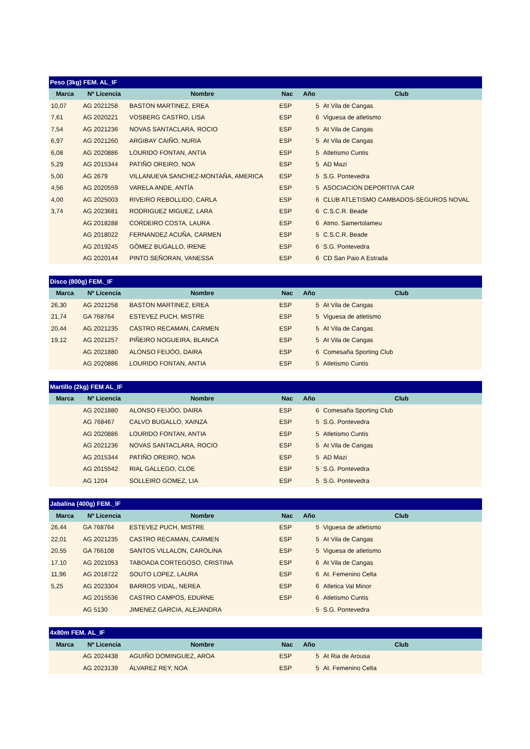| Peso (3kg) FEM. AL_IF | | | | | |
| --- | --- | --- | --- | --- | --- |
| Marca | Nº Licencia | Nombre | Nac | Año | Club |
| 10,07 | AG 2021258 | BASTON MARTINEZ, EREA | ESP | 5 | At Vila de Cangas |
| 7,61 | AG 2020221 | VOSBERG CASTRO, LISA | ESP | 6 | Viguesa de atletismo |
| 7,54 | AG 2021236 | NOVAS SANTACLARA, ROCIO | ESP | 5 | At Vila de Cangas |
| 6,97 | AG 2021260 | ARGIBAY CAIÑO, NURIA | ESP | 5 | At Vila de Cangas |
| 6,08 | AG 2020886 | LOURIDO FONTAN, ANTIA | ESP | 5 | Atletismo Cuntis |
| 5,29 | AG 2015344 | PATIÑO OREIRO, NOA | ESP | 5 | AD Mazi |
| 5,00 | AG 2679 | VILLANUEVA SANCHEZ-MONTAÑA, AMERICA | ESP | 5 | S.G. Pontevedra |
| 4,56 | AG 2020559 | VARELA ANDE, ANTÍA | ESP | 5 | ASOCIACION DEPORTIVA CAR |
| 4,00 | AG 2025003 | RIVEIRO REBOLLIDO, CARLA | ESP | 6 | CLUB ATLETISMO CAMBADOS-SEGUROS NOVAL |
| 3,74 | AG 2023681 | RODRIGUEZ MIGUEZ, LARA | ESP | 6 | C.S.C.R. Beade |
| | AG 2018288 | CORDEIRO COSTA, LAURA | ESP | 6 | Atmo. Samertolameu |
| | AG 2018022 | FERNANDEZ ACUÑA, CARMEN | ESP | 5 | C.S.C.R. Beade |
| | AG 2019245 | GÓMEZ BUGALLO, IRENE | ESP | 6 | S.G. Pontevedra |
| | AG 2020144 | PINTO SEÑORAN, VANESSA | ESP | 6 | CD San Paio A Estrada |
| Disco (800g) FEM._IF | | | | | |
| --- | --- | --- | --- | --- | --- |
| Marca | Nº Licencia | Nombre | Nac | Año | Club |
| 26,30 | AG 2021258 | BASTON MARTINEZ, EREA | ESP | 5 | At Vila de Cangas |
| 21,74 | GA 768764 | ESTEVEZ PUCH, MISTRE | ESP | 5 | Viguesa de atletismo |
| 20,44 | AG 2021235 | CASTRO RECAMAN, CARMEN | ESP | 5 | At Vila de Cangas |
| 19,12 | AG 2021257 | PIÑEIRO NOGUEIRA, BLANCA | ESP | 5 | At Vila de Cangas |
| | AG 2021880 | ALONSO FEIJÓO, DAIRA | ESP | 6 | Comesaña Sporting Club |
| | AG 2020886 | LOURIDO FONTAN, ANTIA | ESP | 5 | Atletismo Cuntis |
| Martillo (2kg) FEM AL_IF | | | | | |
| --- | --- | --- | --- | --- | --- |
| Marca | Nº Licencia | Nombre | Nac | Año | Club |
| | AG 2021880 | ALONSO FEIJÓO, DAIRA | ESP | 6 | Comesaña Sporting Club |
| | AG 768467 | CALVO BUGALLO, XAINZA | ESP | 5 | S.G. Pontevedra |
| | AG 2020886 | LOURIDO FONTAN, ANTIA | ESP | 5 | Atletismo Cuntis |
| | AG 2021236 | NOVAS SANTACLARA, ROCIO | ESP | 5 | At Vila de Cangas |
| | AG 2015344 | PATIÑO OREIRO, NOA | ESP | 5 | AD Mazi |
| | AG 2015542 | RIAL GALLEGO, CLOE | ESP | 5 | S.G. Pontevedra |
| | AG 1204 | SOLLEIRO GOMEZ, LIA | ESP | 5 | S.G. Pontevedra |
| Jabalina (400g) FEM._IF | | | | | |
| --- | --- | --- | --- | --- | --- |
| Marca | Nº Licencia | Nombre | Nac | Año | Club |
| 26,44 | GA 768764 | ESTEVEZ PUCH, MISTRE | ESP | 5 | Viguesa de atletismo |
| 22,01 | AG 2021235 | CASTRO RECAMAN, CARMEN | ESP | 5 | At Vila de Cangas |
| 20,55 | GA 766108 | SANTOS VILLALON, CAROLINA | ESP | 5 | Viguesa de atletismo |
| 17,10 | AG 2021053 | TABOADA CORTEGOSO, CRISTINA | ESP | 6 | At Vila de Cangas |
| 11,96 | AG 2018722 | SOUTO LOPEZ, LAURA | ESP | 6 | At. Femenino Celta |
| 5,25 | AG 2023304 | BARROS VIDAL, NEREA | ESP | 6 | Atletica Val Minor |
| | AG 2015536 | CASTRO CAMPOS, EDURNE | ESP | 6 | Atletismo Cuntis |
| | AG 5130 | JIMENEZ GARCIA, ALEJANDRA | | 5 | S.G. Pontevedra |
| 4x80m FEM. AL_IF | | | | | |
| --- | --- | --- | --- | --- | --- |
| Marca | Nº Licencia | Nombre | Nac | Año | Club |
| | AG 2024438 | AGUIÑO DOMINGUEZ, AROA | ESP | 5 | At Ria de Arousa |
| | AG 2023139 | ÁLVAREZ REY, NOA | ESP | 5 | At. Femenino Celta |